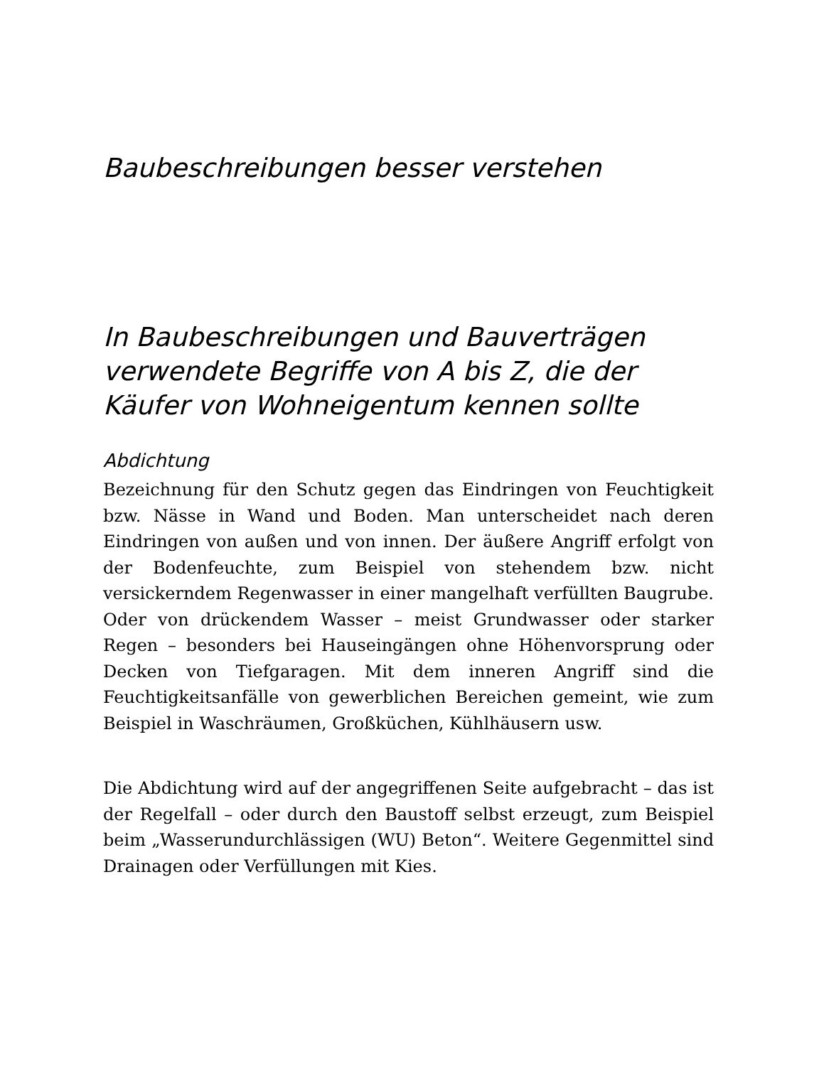Baubeschreibungen besser verstehen
In Baubeschreibungen und Bauverträgen verwendete Begriffe von A bis Z, die der Käufer von Wohneigentum kennen sollte
Abdichtung
Bezeichnung für den Schutz gegen das Eindringen von Feuchtigkeit bzw. Nässe in Wand und Boden. Man unterscheidet nach deren Eindringen von außen und von innen. Der äußere Angriff erfolgt von der Bodenfeuchte, zum Beispiel von stehendem bzw. nicht versickerndem Regenwasser in einer mangelhaft verfüllten Baugrube. Oder von drückendem Wasser – meist Grundwasser oder starker Regen – besonders bei Hauseingängen ohne Höhenvorsprung oder Decken von Tiefgaragen. Mit dem inneren Angriff sind die Feuchtigkeitsanfälle von gewerblichen Bereichen gemeint, wie zum Beispiel in Waschräumen, Großküchen, Kühlhäusern usw.
Die Abdichtung wird auf der angegriffenen Seite aufgebracht – das ist der Regelfall – oder durch den Baustoff selbst erzeugt, zum Beispiel beim „Wasserundurchlässigen (WU) Beton“. Weitere Gegenmittel sind Drainagen oder Verfüllungen mit Kies.